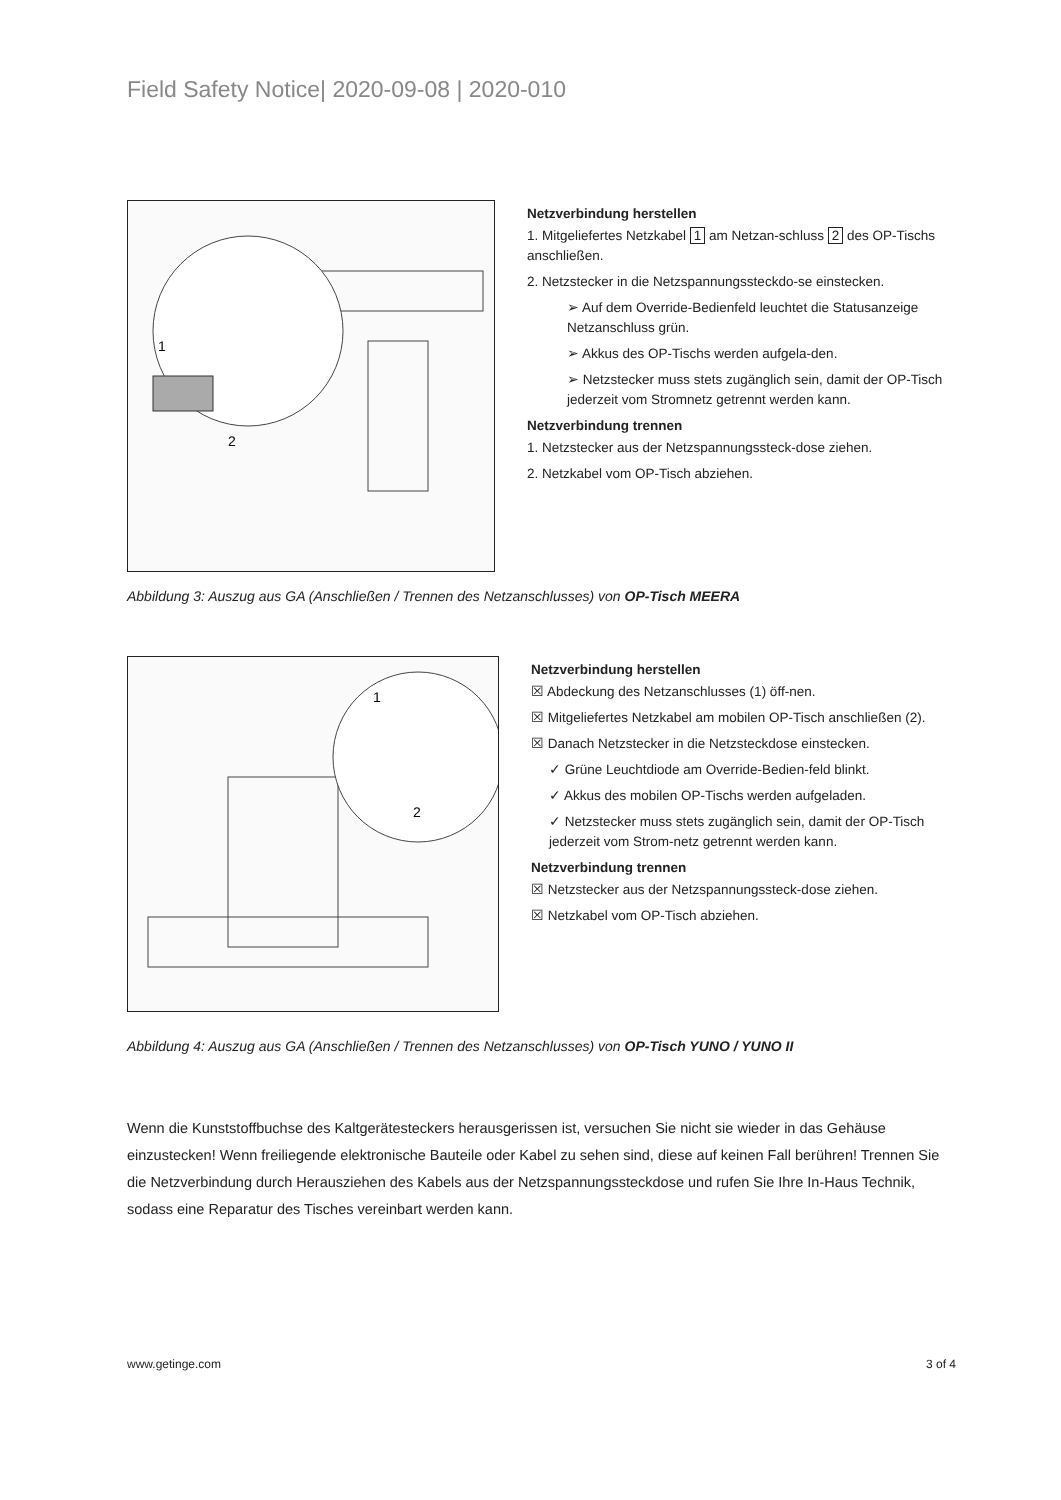Field Safety Notice| 2020-09-08 | 2020-010
1
2
Netzverbindung herstellen
1. Mitgeliefertes Netzkabel 1 am Netzan-schluss 2 des OP-Tischs anschließen.
2. Netzstecker in die Netzspannungssteckdo-se einstecken.
➢ Auf dem Override-Bedienfeld leuchtet die Statusanzeige Netzanschluss grün.
➢ Akkus des OP-Tischs werden aufgela-den.
➢ Netzstecker muss stets zugänglich sein, damit der OP-Tisch jederzeit vom Stromnetz getrennt werden kann.
Netzverbindung trennen
1. Netzstecker aus der Netzspannungssteck-dose ziehen.
2. Netzkabel vom OP-Tisch abziehen.
Abbildung 3: Auszug aus GA (Anschließen / Trennen des Netzanschlusses) von OP-Tisch MEERA
1
2
Netzverbindung herstellen
☒ Abdeckung des Netzanschlusses (1) öff-nen.
☒ Mitgeliefertes Netzkabel am mobilen OP-Tisch anschließen (2).
☒ Danach Netzstecker in die Netzsteckdose einstecken.
✓ Grüne Leuchtdiode am Override-Bedien-feld blinkt.
✓ Akkus des mobilen OP-Tischs werden aufgeladen.
✓ Netzstecker muss stets zugänglich sein, damit der OP-Tisch jederzeit vom Strom-netz getrennt werden kann.
Netzverbindung trennen
☒ Netzstecker aus der Netzspannungssteck-dose ziehen.
☒ Netzkabel vom OP-Tisch abziehen.
Abbildung 4: Auszug aus GA (Anschließen / Trennen des Netzanschlusses) von OP-Tisch YUNO / YUNO II
Wenn die Kunststoffbuchse des Kaltgerätesteckers herausgerissen ist, versuchen Sie nicht sie wieder in das Gehäuse einzustecken! Wenn freiliegende elektronische Bauteile oder Kabel zu sehen sind, diese auf keinen Fall berühren! Trennen Sie die Netzverbindung durch Herausziehen des Kabels aus der Netzspannungssteckdose und rufen Sie Ihre In-Haus Technik, sodass eine Reparatur des Tisches vereinbart werden kann.
www.getinge.com 3 of 4